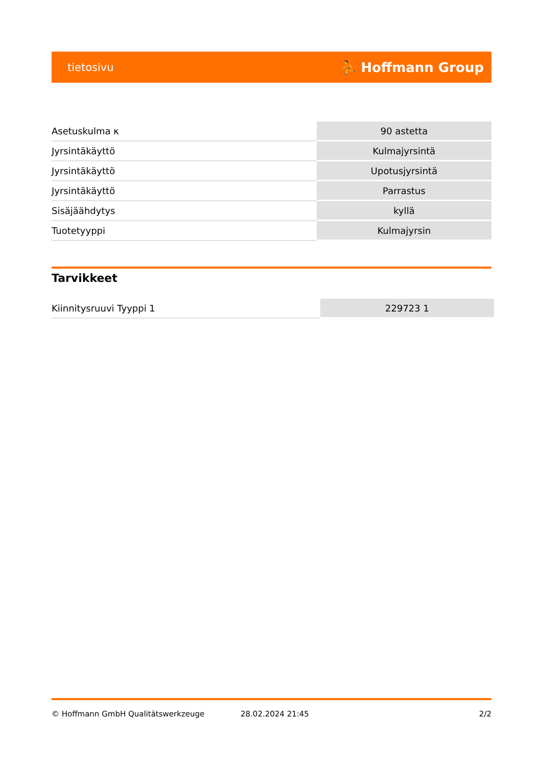tietosivu ⛹ Hoffmann Group
| Asetuskulma κ | 90 astetta |
| Jyrsintäkäyttö | Kulmajyrsintä |
| Jyrsintäkäyttö | Upotusjyrsintä |
| Jyrsintäkäyttö | Parrastus |
| Sisäjäähdytys | kyllä |
| Tuotetyyppi | Kulmajyrsin |
Tarvikkeet
| Kiinnitysruuvi Tyyppi 1 | 229723 1 |
© Hoffmann GmbH Qualitätswerkzeuge 28.02.2024 21:45 2/2